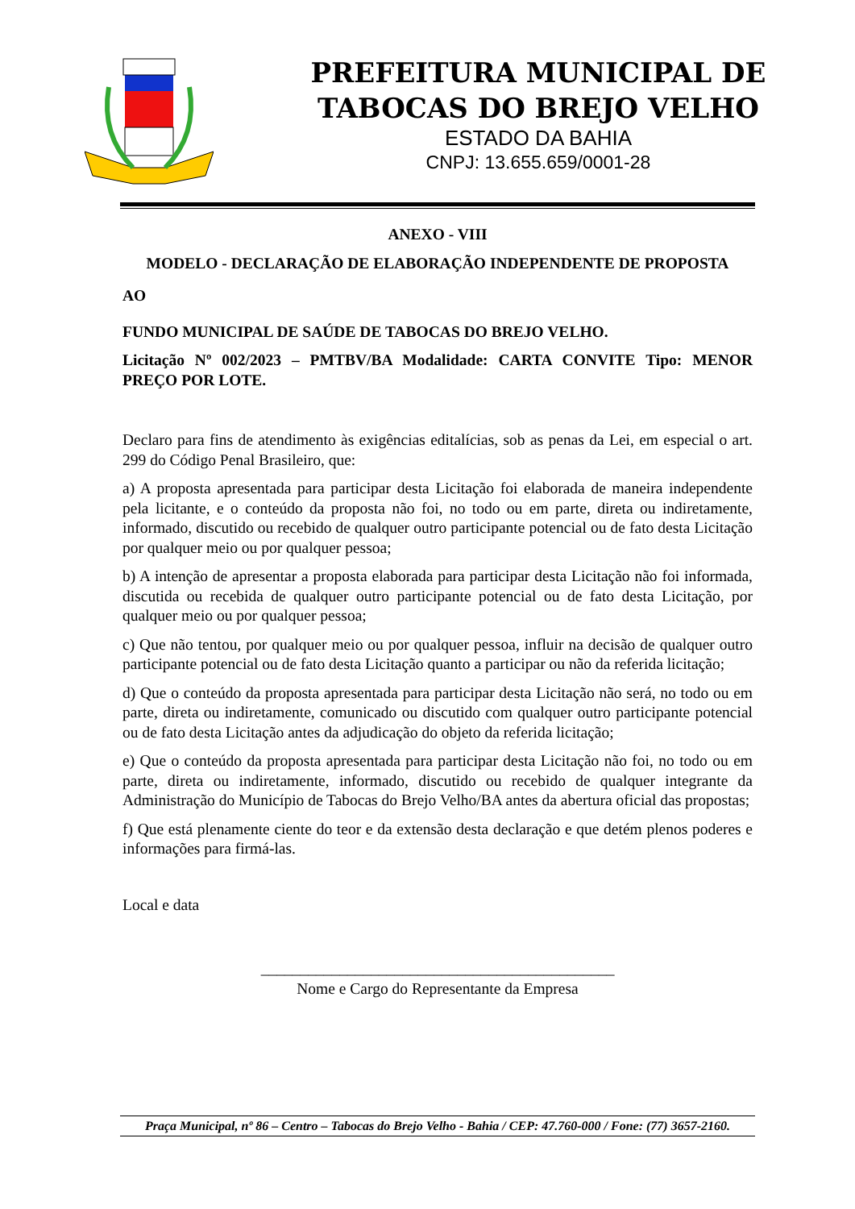PREFEITURA MUNICIPAL DE
TABOCAS DO BREJO VELHO
ESTADO DA BAHIA
CNPJ: 13.655.659/0001-28
ANEXO - VIII
MODELO - DECLARAÇÃO DE ELABORAÇÃO INDEPENDENTE DE PROPOSTA
AO
FUNDO MUNICIPAL DE SAÚDE DE TABOCAS DO BREJO VELHO.
Licitação Nº 002/2023 – PMTBV/BA Modalidade: CARTA CONVITE Tipo: MENOR PREÇO POR LOTE.
Declaro para fins de atendimento às exigências editalícias, sob as penas da Lei, em especial o art. 299 do Código Penal Brasileiro, que:
a) A proposta apresentada para participar desta Licitação foi elaborada de maneira independente pela licitante, e o conteúdo da proposta não foi, no todo ou em parte, direta ou indiretamente, informado, discutido ou recebido de qualquer outro participante potencial ou de fato desta Licitação por qualquer meio ou por qualquer pessoa;
b) A intenção de apresentar a proposta elaborada para participar desta Licitação não foi informada, discutida ou recebida de qualquer outro participante potencial ou de fato desta Licitação, por qualquer meio ou por qualquer pessoa;
c) Que não tentou, por qualquer meio ou por qualquer pessoa, influir na decisão de qualquer outro participante potencial ou de fato desta Licitação quanto a participar ou não da referida licitação;
d) Que o conteúdo da proposta apresentada para participar desta Licitação não será, no todo ou em parte, direta ou indiretamente, comunicado ou discutido com qualquer outro participante potencial ou de fato desta Licitação antes da adjudicação do objeto da referida licitação;
e) Que o conteúdo da proposta apresentada para participar desta Licitação não foi, no todo ou em parte, direta ou indiretamente, informado, discutido ou recebido de qualquer integrante da Administração do Município de Tabocas do Brejo Velho/BA antes da abertura oficial das propostas;
f) Que está plenamente ciente do teor e da extensão desta declaração e que detém plenos poderes e informações para firmá-las.
Local e data
_____________________________________________
Nome e Cargo do Representante da Empresa
Praça Municipal, nº 86 – Centro – Tabocas do Brejo Velho - Bahia / CEP: 47.760-000 / Fone: (77) 3657-2160.